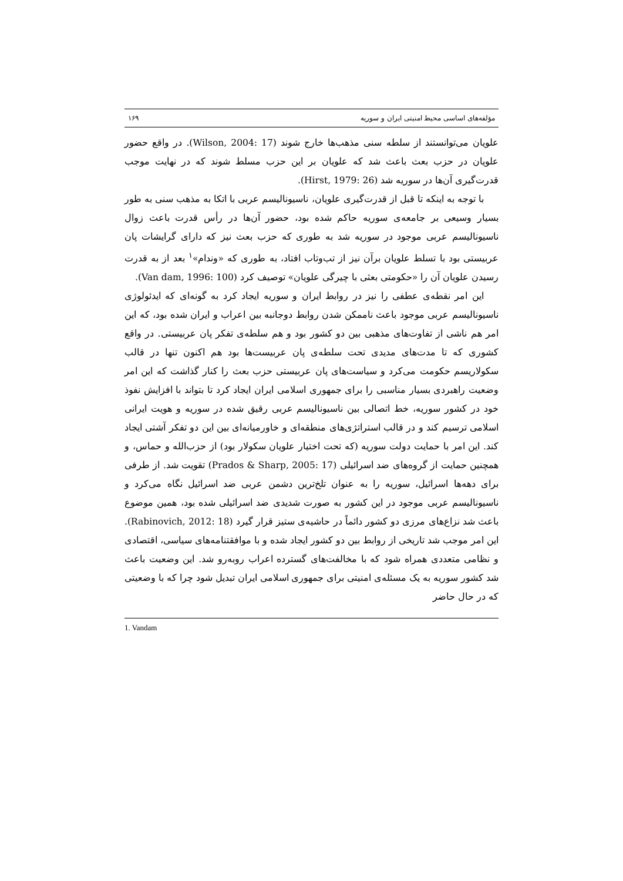مؤلفه‌های اساسی محیط امنیتی ایران و سوریه ۱۶۹
علویان می‌توانستند از سلطه سنی مذهب‌ها خارج شوند (Wilson, 2004: 17). در واقع حضور علویان در حزب بعث باعث شد که علویان بر این حزب مسلط شوند که در نهایت موجب قدرت‌گیری آن‌ها در سوریه شد (Hirst, 1979: 26).
با توجه به اینکه تا قبل از قدرت‌گیری علویان، ناسیونالیسم عربی با اتکا به مذهب سنی به طور بسیار وسیعی بر جامعه‌ی سوریه حاکم شده بود، حضور آن‌ها در رأس قدرت باعث زوال ناسیونالیسم عربی موجود در سوریه شد به طوری که حزب بعث نیز که دارای گرایشات پان عربیستی بود با تسلط علویان برآن نیز از تب‌وتاب افتاد، به طوری که «وندام»<sup>۱</sup> بعد از به قدرت رسیدن علویان آن را «حکومتی بعثی با چیرگی علویان» توصیف کرد (Van dam, 1996: 100).
این امر نقطه‌ی عطفی را نیز در روابط ایران و سوریه ایجاد کرد به گونه‌ای که ایدئولوژی ناسیونالیسم عربی موجود باعث ناممکن شدن روابط دوجانبه بین اعراب و ایران شده بود، که این امر هم ناشی از تفاوت‌های مذهبی بین دو کشور بود و هم سلطه‌ی تفکر پان عربیستی. در واقع کشوری که تا مدت‌های مدیدی تحت سلطه‌ی پان عربیست‌ها بود هم اکنون تنها در قالب سکولاریسم حکومت می‌کرد و سیاست‌های پان عربیستی حزب بعث را کنار گذاشت که این امر وضعیت راهبردی بسیار مناسبی را برای جمهوری اسلامی ایران ایجاد کرد تا بتواند با افزایش نفوذ خود در کشور سوریه، خط اتصالی بین ناسیونالیسم عربی رقیق شده در سوریه و هویت ایرانی اسلامی ترسیم کند و در قالب استراتژی‌های منطقه‌ای و خاورمیانه‌ای بین این دو تفکر آشتی ایجاد کند. این امر با حمایت دولت سوریه (که تحت اختیار علویان سکولار بود) از حزب‌الله و حماس، و همچنین حمایت از گروه‌های ضد اسرائیلی (Prados & Sharp, 2005: 17) تقویت شد. از طرفی برای دهه‌ها اسرائیل، سوریه را به عنوان تلخ‌ترین دشمن عربی ضد اسرائیل نگاه می‌کرد و ناسیونالیسم عربی موجود در این کشور به صورت شدیدی ضد اسرائیلی شده بود، همین موضوع باعث شد نزاع‌های مرزی دو کشور دائماً در حاشیه‌ی ستیز قرار گیرد (Rabinovich, 2012: 18). این امر موجب شد تاریخی از روابط بین دو کشور ایجاد شده و با موافقتنامه‌های سیاسی، اقتصادی و نظامی متعددی همراه شود که با مخالفت‌های گسترده اعراب روبه‌رو شد. این وضعیت باعث شد کشور سوریه به یک مسئله‌ی امنیتی برای جمهوری اسلامی ایران تبدیل شود چرا که با وضعیتی که در حال حاضر
1. Vandam